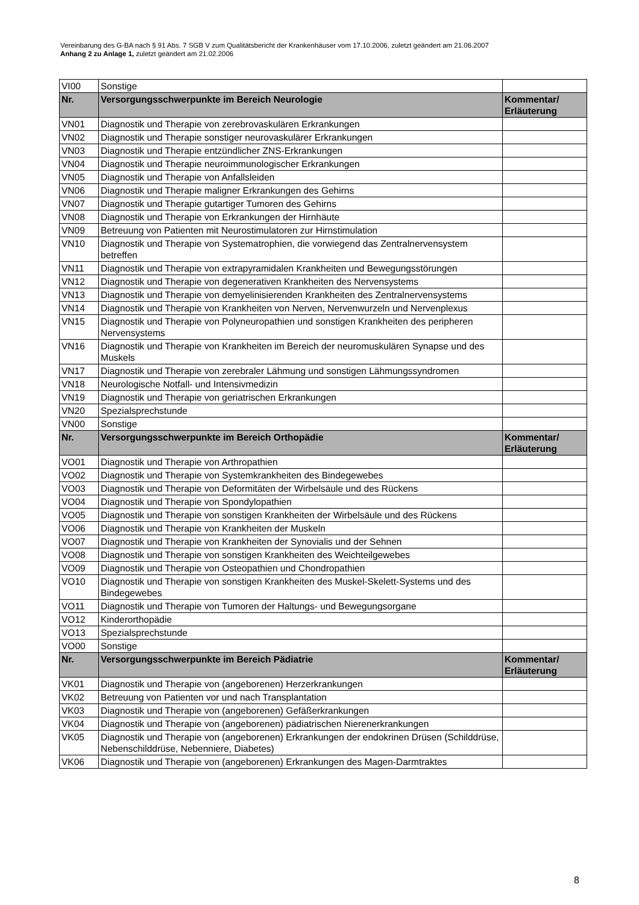Vereinbarung des G-BA nach § 91 Abs. 7 SGB V zum Qualitätsbericht der Krankenhäuser vom 17.10.2006, zuletzt geändert am 21.06.2007
Anhang 2 zu Anlage 1, zuletzt geändert am 21.02.2006
| VI00 | Sonstige | |
| Nr. | Versorgungsschwerpunkte im Bereich Neurologie | Kommentar/ Erläuterung |
| VN01 | Diagnostik und Therapie von zerebrovaskulären Erkrankungen | |
| VN02 | Diagnostik und Therapie sonstiger neurovaskulärer Erkrankungen | |
| VN03 | Diagnostik und Therapie entzündlicher ZNS-Erkrankungen | |
| VN04 | Diagnostik und Therapie neuroimmunologischer Erkrankungen | |
| VN05 | Diagnostik und Therapie von Anfallsleiden | |
| VN06 | Diagnostik und Therapie maligner Erkrankungen des Gehirns | |
| VN07 | Diagnostik und Therapie gutartiger Tumoren des Gehirns | |
| VN08 | Diagnostik und Therapie von Erkrankungen der Hirnhäute | |
| VN09 | Betreuung von Patienten mit Neurostimulatoren zur Hirnstimulation | |
| VN10 | Diagnostik und Therapie von Systematrophien, die vorwiegend das Zentralnervensystem betreffen | |
| VN11 | Diagnostik und Therapie von extrapyramidalen Krankheiten und Bewegungsstörungen | |
| VN12 | Diagnostik und Therapie von degenerativen Krankheiten des Nervensystems | |
| VN13 | Diagnostik und Therapie von demyelinisierenden Krankheiten des Zentralnervensystems | |
| VN14 | Diagnostik und Therapie von Krankheiten von Nerven, Nervenwurzeln und Nervenplexus | |
| VN15 | Diagnostik und Therapie von Polyneuropathien und sonstigen Krankheiten des peripheren Nervensystems | |
| VN16 | Diagnostik und Therapie von Krankheiten im Bereich der neuromuskulären Synapse und des Muskels | |
| VN17 | Diagnostik und Therapie von zerebraler Lähmung und sonstigen Lähmungssyndromen | |
| VN18 | Neurologische Notfall- und Intensivmedizin | |
| VN19 | Diagnostik und Therapie von geriatrischen Erkrankungen | |
| VN20 | Spezialsprechstunde | |
| VN00 | Sonstige | |
| Nr. | Versorgungsschwerpunkte im Bereich Orthopädie | Kommentar/ Erläuterung |
| VO01 | Diagnostik und Therapie von Arthropathien | |
| VO02 | Diagnostik und Therapie von Systemkrankheiten des Bindegewebes | |
| VO03 | Diagnostik und Therapie von Deformitäten der Wirbelsäule und des Rückens | |
| VO04 | Diagnostik und Therapie von Spondylopathien | |
| VO05 | Diagnostik und Therapie von sonstigen Krankheiten der Wirbelsäule und des Rückens | |
| VO06 | Diagnostik und Therapie von Krankheiten der Muskeln | |
| VO07 | Diagnostik und Therapie von Krankheiten der Synovialis und der Sehnen | |
| VO08 | Diagnostik und Therapie von sonstigen Krankheiten des Weichteilgewebes | |
| VO09 | Diagnostik und Therapie von Osteopathien und Chondropathien | |
| VO10 | Diagnostik und Therapie von sonstigen Krankheiten des Muskel-Skelett-Systems und des Bindegewebes | |
| VO11 | Diagnostik und Therapie von Tumoren der Haltungs- und Bewegungsorgane | |
| VO12 | Kinderorthopädie | |
| VO13 | Spezialsprechstunde | |
| VO00 | Sonstige | |
| Nr. | Versorgungsschwerpunkte im Bereich Pädiatrie | Kommentar/ Erläuterung |
| VK01 | Diagnostik und Therapie von (angeborenen) Herzerkrankungen | |
| VK02 | Betreuung von Patienten vor und nach Transplantation | |
| VK03 | Diagnostik und Therapie von (angeborenen) Gefäßerkrankungen | |
| VK04 | Diagnostik und Therapie von (angeborenen) pädiatrischen Nierenerkrankungen | |
| VK05 | Diagnostik und Therapie von (angeborenen) Erkrankungen der endokrinen Drüsen (Schilddrüse, Nebenschilddrüse, Nebenniere, Diabetes) | |
| VK06 | Diagnostik und Therapie von (angeborenen) Erkrankungen des Magen-Darmtraktes | |
8